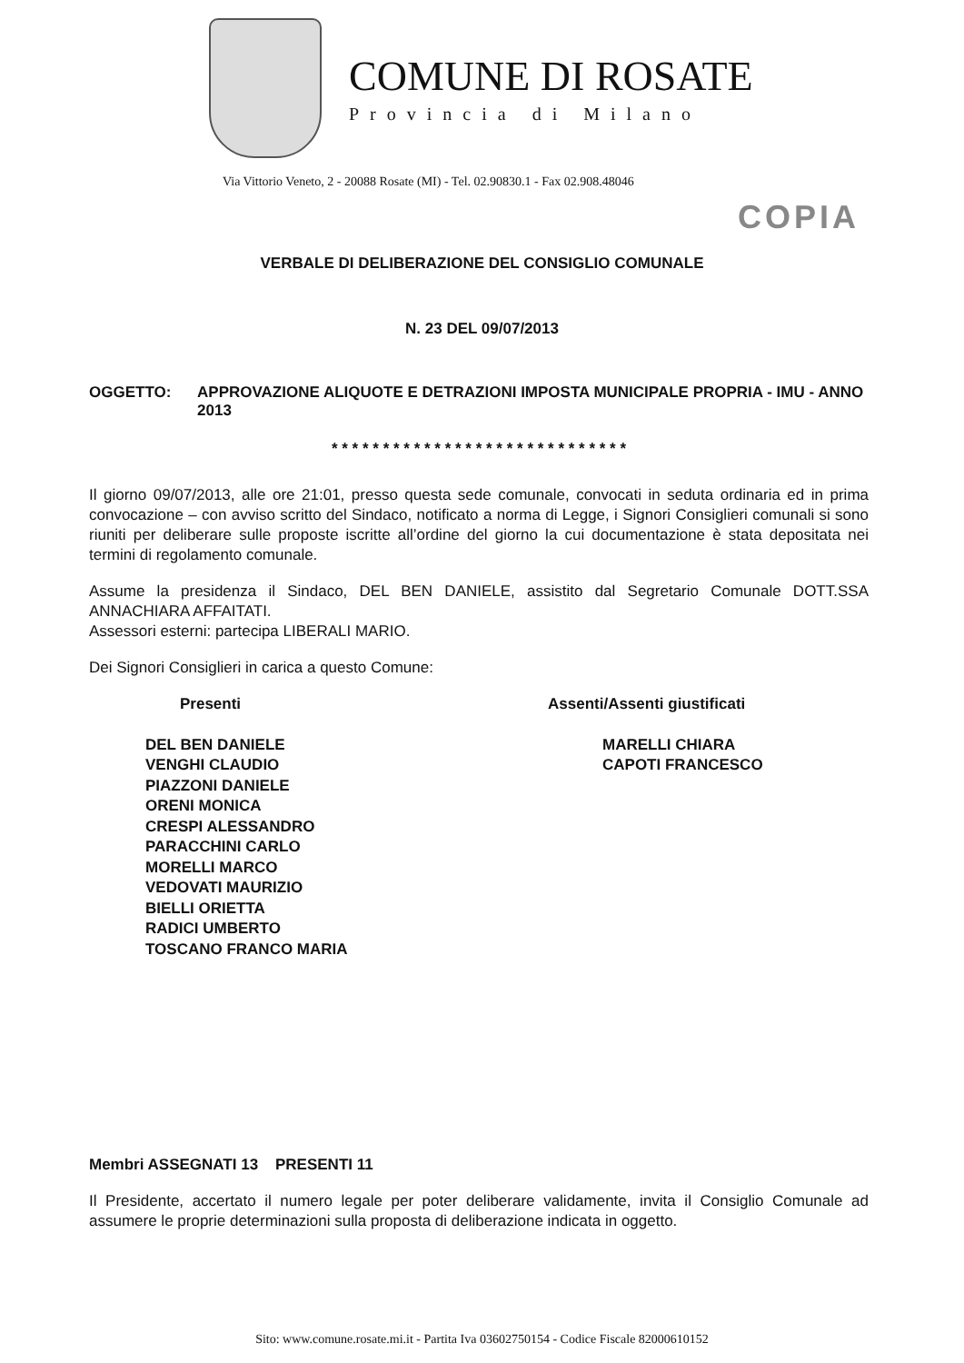COMUNE DI ROSATE
Provincia di Milano
Via Vittorio Veneto, 2 - 20088 Rosate (MI) - Tel. 02.90830.1 - Fax 02.908.48046
COPIA
VERBALE DI DELIBERAZIONE DEL CONSIGLIO COMUNALE
N. 23 DEL 09/07/2013
OGGETTO: APPROVAZIONE ALIQUOTE E DETRAZIONI IMPOSTA MUNICIPALE PROPRIA - IMU - ANNO 2013
* * * * * * * * * * * * * * * * * * * * * * * * * * * * *
Il giorno 09/07/2013, alle ore 21:01, presso questa sede comunale, convocati in seduta ordinaria ed in prima convocazione – con avviso scritto del Sindaco, notificato a norma di Legge, i Signori Consiglieri comunali si sono riuniti per deliberare sulle proposte iscritte all’ordine del giorno la cui documentazione è stata depositata nei termini di regolamento comunale.
Assume la presidenza il Sindaco, DEL BEN DANIELE, assistito dal Segretario Comunale DOTT.SSA ANNACHIARA AFFAITATI.
Assessori esterni: partecipa LIBERALI MARIO.
Dei Signori Consiglieri in carica a questo Comune:
Presenti
DEL BEN DANIELE
VENGHI CLAUDIO
PIAZZONI DANIELE
ORENI MONICA
CRESPI ALESSANDRO
PARACCHINI CARLO
MORELLI MARCO
VEDOVATI MAURIZIO
BIELLI ORIETTA
RADICI UMBERTO
TOSCANO FRANCO MARIA
Assenti/Assenti giustificati
MARELLI CHIARA
CAPOTI FRANCESCO
Membri ASSEGNATI 13 PRESENTI 11
Il Presidente, accertato il numero legale per poter deliberare validamente, invita il Consiglio Comunale ad assumere le proprie determinazioni sulla proposta di deliberazione indicata in oggetto.
Sito: www.comune.rosate.mi.it - Partita Iva 03602750154 - Codice Fiscale 82000610152